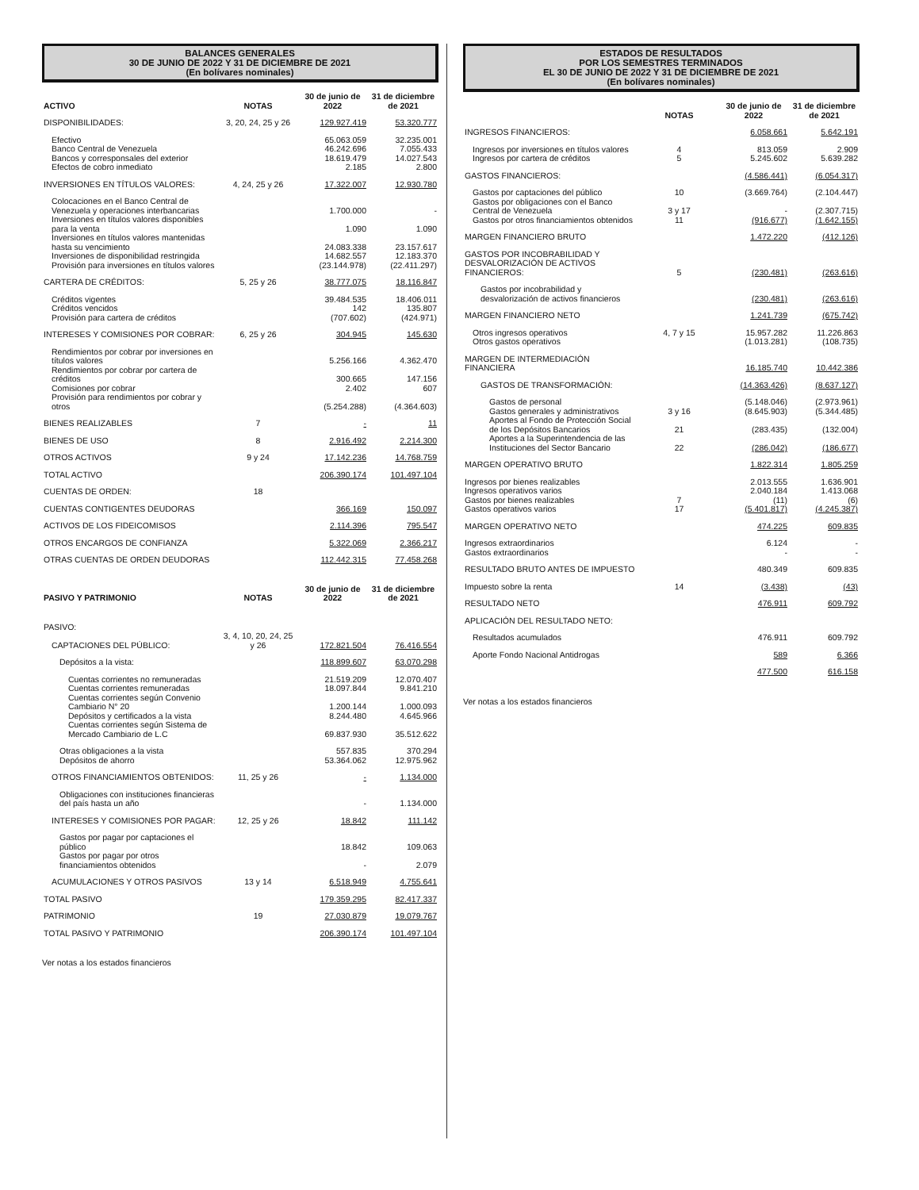BALANCES GENERALES
30 DE JUNIO DE 2022 Y 31 DE DICIEMBRE DE 2021
(En bolívares nominales)
| ACTIVO | NOTAS | 30 de junio de 2022 | 31 de diciembre de 2021 |
| --- | --- | --- | --- |
| DISPONIBILIDADES: | 3, 20, 24, 25 y 26 | 129.927.419 | 53.320.777 |
| Efectivo | | 65.063.059 | 32.235.001 |
| Banco Central de Venezuela | | 46.242.696 | 7.055.433 |
| Bancos y corresponsales del exterior | | 18.619.479 | 14.027.543 |
| Efectos de cobro inmediato | | 2.185 | 2.800 |
| INVERSIONES EN TÍTULOS VALORES: | 4, 24, 25 y 26 | 17.322.007 | 12.930.780 |
| Colocaciones en el Banco Central de Venezuela y operaciones interbancarias | | 1.700.000 | - |
| Inversiones en títulos valores disponibles para la venta | | 1.090 | 1.090 |
| Inversiones en títulos valores mantenidas hasta su vencimiento | | 24.083.338 | 23.157.617 |
| Inversiones de disponibilidad restringida | | 14.682.557 | 12.183.370 |
| Provisión para inversiones en títulos valores | | (23.144.978) | (22.411.297) |
| CARTERA DE CRÉDITOS: | 5, 25 y 26 | 38.777.075 | 18.116.847 |
| Créditos vigentes | | 39.484.535 | 18.406.011 |
| Créditos vencidos | | 142 | 135.807 |
| Provisión para cartera de créditos | | (707.602) | (424.971) |
| INTERESES Y COMISIONES POR COBRAR: | 6, 25 y 26 | 304.945 | 145.630 |
| Rendimientos por cobrar por inversiones en títulos valores | | 5.256.166 | 4.362.470 |
| Rendimientos por cobrar por cartera de créditos | | 300.665 | 147.156 |
| Comisiones por cobrar | | 2.402 | 607 |
| Provisión para rendimientos por cobrar y otros | | (5.254.288) | (4.364.603) |
| BIENES REALIZABLES | 7 | - | 11 |
| BIENES DE USO | 8 | 2.916.492 | 2.214.300 |
| OTROS ACTIVOS | 9 y 24 | 17.142.236 | 14.768.759 |
| TOTAL ACTIVO | | 206.390.174 | 101.497.104 |
| CUENTAS DE ORDEN: | 18 | | |
| CUENTAS CONTIGENTES DEUDORAS | | 366.169 | 150.097 |
| ACTIVOS DE LOS FIDEICOMISOS | | 2.114.396 | 795.547 |
| OTROS ENCARGOS DE CONFIANZA | | 5.322.069 | 2.366.217 |
| OTRAS CUENTAS DE ORDEN DEUDORAS | | 112.442.315 | 77.458.268 |
| PASIVO Y PATRIMONIO | NOTAS | 30 de junio de 2022 | 31 de diciembre de 2021 |
| --- | --- | --- | --- |
| PASIVO: | | | |
| CAPTACIONES DEL PÚBLICO: | 3, 4, 10, 20, 24, 25 y 26 | 172.821.504 | 76.416.554 |
| Depósitos a la vista: | | 118.899.607 | 63.070.298 |
| Cuentas corrientes no remuneradas | | 21.519.209 | 12.070.407 |
| Cuentas corrientes remuneradas | | 18.097.844 | 9.841.210 |
| Cuentas corrientes según Convenio Cambiario N° 20 | | 1.200.144 | 1.000.093 |
| Depósitos y certificados a la vista | | 8.244.480 | 4.645.966 |
| Cuentas corrientes según Sistema de Mercado Cambiario de L.C | | 69.837.930 | 35.512.622 |
| Otras obligaciones a la vista | | 557.835 | 370.294 |
| Depósitos de ahorro | | 53.364.062 | 12.975.962 |
| OTROS FINANCIAMIENTOS OBTENIDOS: | 11, 25 y 26 | - | 1.134.000 |
| Obligaciones con instituciones financieras del país hasta un año | | - | 1.134.000 |
| INTERESES Y COMISIONES POR PAGAR: | 12, 25 y 26 | 18.842 | 111.142 |
| Gastos por pagar por captaciones el público | | 18.842 | 109.063 |
| Gastos por pagar por otros financiamientos obtenidos | | - | 2.079 |
| ACUMULACIONES Y OTROS PASIVOS | 13 y 14 | 6.518.949 | 4.755.641 |
| TOTAL PASIVO | | 179.359.295 | 82.417.337 |
| PATRIMONIO | 19 | 27.030.879 | 19.079.767 |
| TOTAL PASIVO Y PATRIMONIO | | 206.390.174 | 101.497.104 |
Ver notas a los estados financieros
ESTADOS DE RESULTADOS
POR LOS SEMESTRES TERMINADOS
EL 30 DE JUNIO DE 2022 Y 31 DE DICIEMBRE DE 2021
(En bolívares nominales)
| | NOTAS | 30 de junio de 2022 | 31 de diciembre de 2021 |
| --- | --- | --- | --- |
| INGRESOS FINANCIEROS: | | 6.058.661 | 5.642.191 |
| Ingresos por inversiones en títulos valores | 4 | 813.059 | 2.909 |
| Ingresos por cartera de créditos | 5 | 5.245.602 | 5.639.282 |
| GASTOS FINANCIEROS: | | (4.586.441) | (6.054.317) |
| Gastos por captaciones del público | 10 | (3.669.764) | (2.104.447) |
| Gastos por obligaciones con el Banco Central de Venezuela | 3 y 17 | - | (2.307.715) |
| Gastos por otros financiamientos obtenidos | 11 | (916.677) | (1.642.155) |
| MARGEN FINANCIERO BRUTO | | 1.472.220 | (412.126) |
| GASTOS POR INCOBRABILIDAD Y DESVALORIZACIÓN DE ACTIVOS FINANCIEROS: | 5 | (230.481) | (263.616) |
| Gastos por incobrabilidad y desvalorización de activos financieros | | (230.481) | (263.616) |
| MARGEN FINANCIERO NETO | | 1.241.739 | (675.742) |
| Otros ingresos operativos | 4, 7 y 15 | 15.957.282 | 11.226.863 |
| Otros gastos operativos | | (1.013.281) | (108.735) |
| MARGEN DE INTERMEDIACIÓN FINANCIERA | | 16.185.740 | 10.442.386 |
| GASTOS DE TRANSFORMACIÓN: | | (14.363.426) | (8.637.127) |
| Gastos de personal | | (5.148.046) | (2.973.961) |
| Gastos generales y administrativos | 3 y 16 | (8.645.903) | (5.344.485) |
| Aportes al Fondo de Protección Social de los Depósitos Bancarios | 21 | (283.435) | (132.004) |
| Aportes a la Superintendencia de las Instituciones del Sector Bancario | 22 | (286.042) | (186.677) |
| MARGEN OPERATIVO BRUTO | | 1.822.314 | 1.805.259 |
| Ingresos por bienes realizables | | 2.013.555 | 1.636.901 |
| Ingresos operativos varios | | 2.040.184 | 1.413.068 |
| Gastos por bienes realizables | 7 | (11) | (6) |
| Gastos operativos varios | 17 | (5.401.817) | (4.245.387) |
| MARGEN OPERATIVO NETO | | 474.225 | 609.835 |
| Ingresos extraordinarios | | 6.124 | - |
| Gastos extraordinarios | | - | - |
| RESULTADO BRUTO ANTES DE IMPUESTO | | 480.349 | 609.835 |
| Impuesto sobre la renta | 14 | (3.438) | (43) |
| RESULTADO NETO | | 476.911 | 609.792 |
| APLICACIÓN DEL RESULTADO NETO: | | | |
| Resultados acumulados | | 476.911 | 609.792 |
| Aporte Fondo Nacional Antidrogas | | 589 | 6.366 |
| | | 477.500 | 616.158 |
Ver notas a los estados financieros